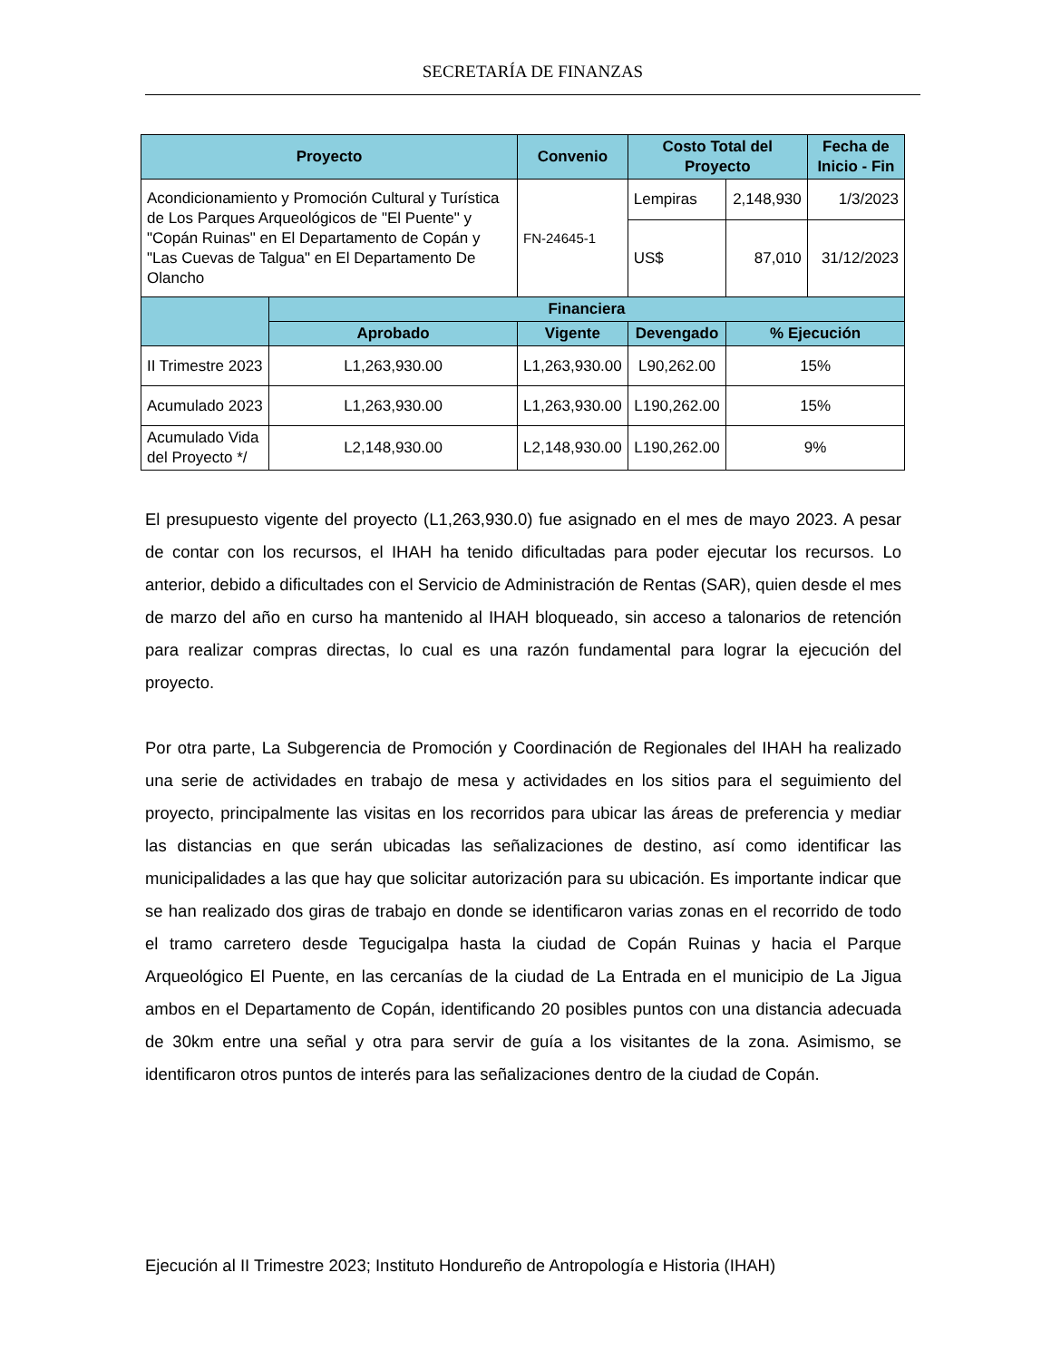SECRETARÍA DE FINANZAS
| Proyecto | | Convenio | Costo Total del Proyecto | | Fecha de Inicio - Fin |
| --- | --- | --- | --- | --- | --- |
| Acondicionamiento y Promoción Cultural y Turística de Los Parques Arqueológicos de "El Puente" y "Copán Ruinas" en El Departamento de Copán y "Las Cuevas de Talgua" en El Departamento De Olancho | | FN-24645-1 | Lempiras | 2,148,930 | 1/3/2023 |
| | | | US$ | 87,010 | 31/12/2023 |
| | Financiera | | | | |
| | Aprobado | Vigente | Devengado | % Ejecución | |
| II Trimestre 2023 | L1,263,930.00 | L1,263,930.00 | L90,262.00 | 15% | |
| Acumulado 2023 | L1,263,930.00 | L1,263,930.00 | L190,262.00 | 15% | |
| Acumulado Vida del Proyecto */ | L2,148,930.00 | L2,148,930.00 | L190,262.00 | 9% | |
El presupuesto vigente del proyecto (L1,263,930.0) fue asignado en el mes de mayo 2023. A pesar de contar con los recursos, el IHAH ha tenido dificultadas para poder ejecutar los recursos. Lo anterior, debido a dificultades con el Servicio de Administración de Rentas (SAR), quien desde el mes de marzo del año en curso ha mantenido al IHAH bloqueado, sin acceso a talonarios de retención para realizar compras directas, lo cual es una razón fundamental para lograr la ejecución del proyecto.
Por otra parte, La Subgerencia de Promoción y Coordinación de Regionales del IHAH ha realizado una serie de actividades en trabajo de mesa y actividades en los sitios para el seguimiento del proyecto, principalmente las visitas en los recorridos para ubicar las áreas de preferencia y mediar las distancias en que serán ubicadas las señalizaciones de destino, así como identificar las municipalidades a las que hay que solicitar autorización para su ubicación. Es importante indicar que se han realizado dos giras de trabajo en donde se identificaron varias zonas en el recorrido de todo el tramo carretero desde Tegucigalpa hasta la ciudad de Copán Ruinas y hacia el Parque Arqueológico El Puente, en las cercanías de la ciudad de La Entrada en el municipio de La Jigua ambos en el Departamento de Copán, identificando 20 posibles puntos con una distancia adecuada de 30km entre una señal y otra para servir de guía a los visitantes de la zona. Asimismo, se identificaron otros puntos de interés para las señalizaciones dentro de la ciudad de Copán.
Ejecución al II Trimestre 2023; Instituto Hondureño de Antropología e Historia (IHAH)